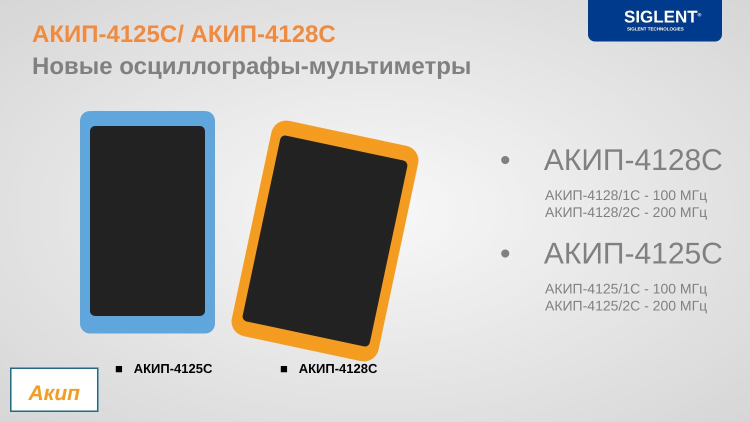SIGLENT<sup>®</sup>
SIGLENT TECHNOLOGIES
АКИП-4125С/ АКИП-4128С
Новые осциллографы-мультиметры
• АКИП-4128С
АКИП-4128/1С - 100 МГц
АКИП-4128/2С - 200 МГц
• АКИП-4125С
АКИП-4125/1С - 100 МГц
АКИП-4125/2С - 200 МГц
■ АКИП-4125С ■ АКИП-4128С
Акип